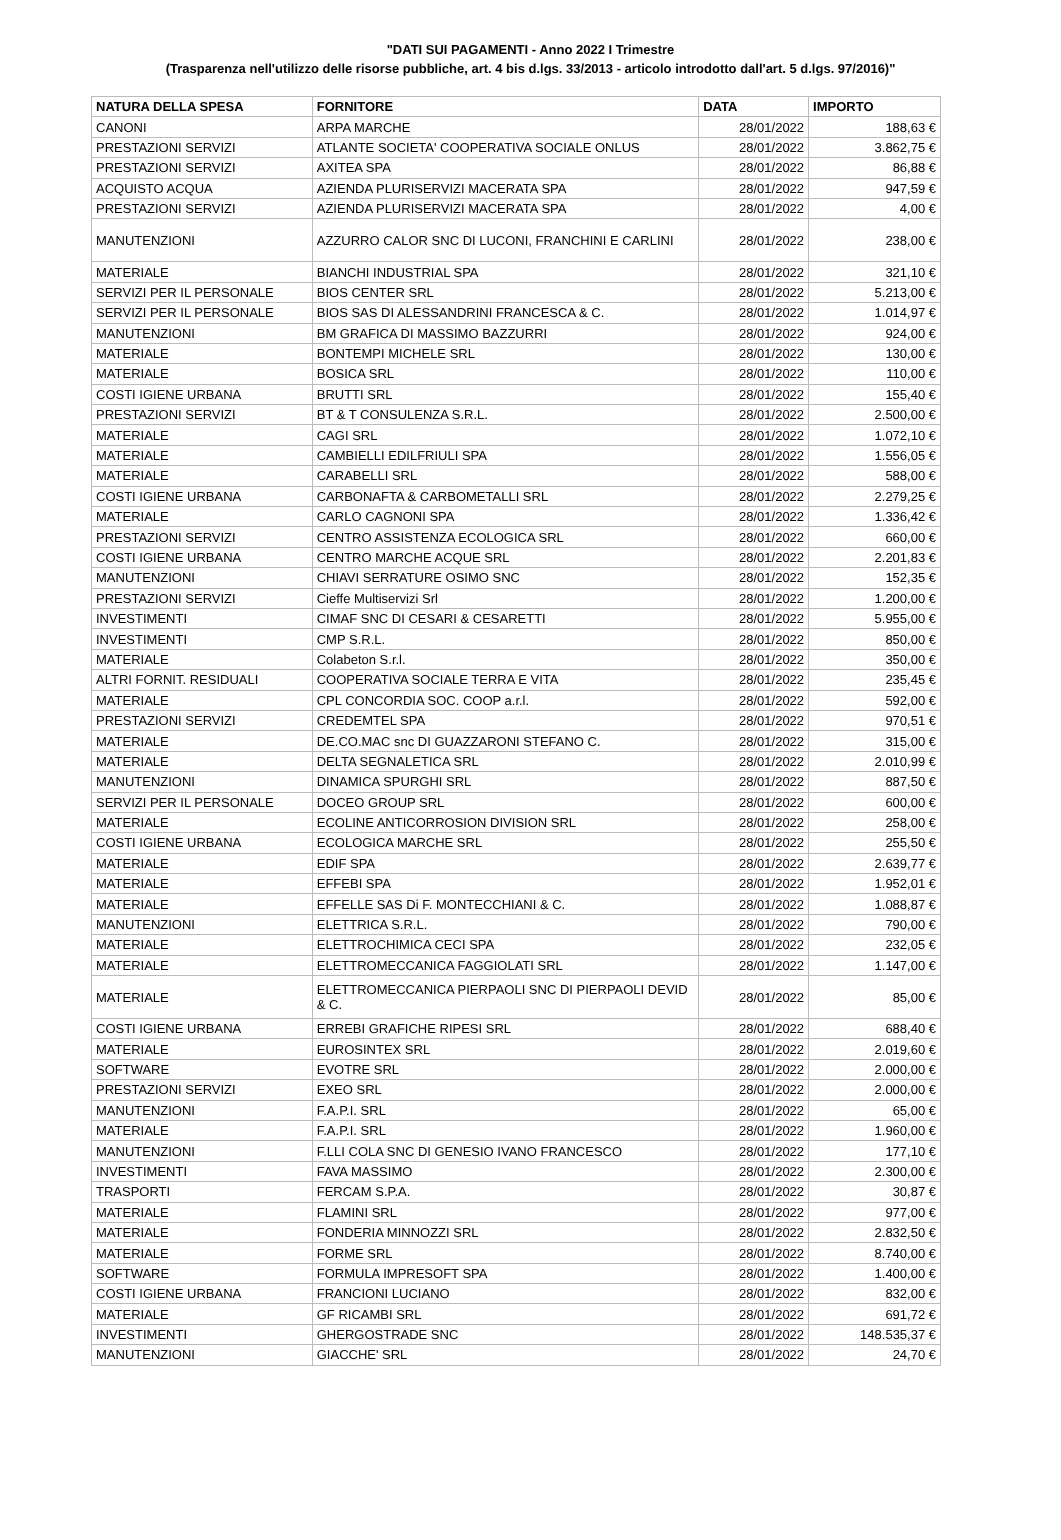"DATI SUI PAGAMENTI - Anno 2022 I Trimestre
(Trasparenza nell'utilizzo delle risorse pubbliche, art. 4 bis d.lgs. 33/2013 - articolo introdotto dall'art. 5 d.lgs. 97/2016)"
| NATURA DELLA SPESA | FORNITORE | DATA | IMPORTO |
| --- | --- | --- | --- |
| CANONI | ARPA MARCHE | 28/01/2022 | 188,63 € |
| PRESTAZIONI SERVIZI | ATLANTE SOCIETA' COOPERATIVA SOCIALE ONLUS | 28/01/2022 | 3.862,75 € |
| PRESTAZIONI SERVIZI | AXITEA SPA | 28/01/2022 | 86,88 € |
| ACQUISTO ACQUA | AZIENDA PLURISERVIZI MACERATA SPA | 28/01/2022 | 947,59 € |
| PRESTAZIONI SERVIZI | AZIENDA PLURISERVIZI MACERATA SPA | 28/01/2022 | 4,00 € |
| MANUTENZIONI | AZZURRO CALOR SNC DI LUCONI, FRANCHINI E CARLINI | 28/01/2022 | 238,00 € |
| MATERIALE | BIANCHI INDUSTRIAL SPA | 28/01/2022 | 321,10 € |
| SERVIZI PER IL PERSONALE | BIOS CENTER SRL | 28/01/2022 | 5.213,00 € |
| SERVIZI PER IL PERSONALE | BIOS SAS DI ALESSANDRINI FRANCESCA & C. | 28/01/2022 | 1.014,97 € |
| MANUTENZIONI | BM GRAFICA DI MASSIMO BAZZURRI | 28/01/2022 | 924,00 € |
| MATERIALE | BONTEMPI MICHELE SRL | 28/01/2022 | 130,00 € |
| MATERIALE | BOSICA SRL | 28/01/2022 | 110,00 € |
| COSTI IGIENE URBANA | BRUTTI SRL | 28/01/2022 | 155,40 € |
| PRESTAZIONI SERVIZI | BT & T CONSULENZA S.R.L. | 28/01/2022 | 2.500,00 € |
| MATERIALE | CAGI SRL | 28/01/2022 | 1.072,10 € |
| MATERIALE | CAMBIELLI EDILFRIULI SPA | 28/01/2022 | 1.556,05 € |
| MATERIALE | CARABELLI SRL | 28/01/2022 | 588,00 € |
| COSTI IGIENE URBANA | CARBONAFTA & CARBOMETALLI SRL | 28/01/2022 | 2.279,25 € |
| MATERIALE | CARLO CAGNONI SPA | 28/01/2022 | 1.336,42 € |
| PRESTAZIONI SERVIZI | CENTRO ASSISTENZA ECOLOGICA SRL | 28/01/2022 | 660,00 € |
| COSTI IGIENE URBANA | CENTRO MARCHE ACQUE SRL | 28/01/2022 | 2.201,83 € |
| MANUTENZIONI | CHIAVI SERRATURE OSIMO SNC | 28/01/2022 | 152,35 € |
| PRESTAZIONI SERVIZI | Cieffe Multiservizi Srl | 28/01/2022 | 1.200,00 € |
| INVESTIMENTI | CIMAF SNC DI CESARI & CESARETTI | 28/01/2022 | 5.955,00 € |
| INVESTIMENTI | CMP S.R.L. | 28/01/2022 | 850,00 € |
| MATERIALE | Colabeton S.r.l. | 28/01/2022 | 350,00 € |
| ALTRI FORNIT. RESIDUALI | COOPERATIVA SOCIALE TERRA E VITA | 28/01/2022 | 235,45 € |
| MATERIALE | CPL CONCORDIA SOC. COOP a.r.l. | 28/01/2022 | 592,00 € |
| PRESTAZIONI SERVIZI | CREDEMTEL SPA | 28/01/2022 | 970,51 € |
| MATERIALE | DE.CO.MAC snc DI GUAZZARONI STEFANO C. | 28/01/2022 | 315,00 € |
| MATERIALE | DELTA SEGNALETICA SRL | 28/01/2022 | 2.010,99 € |
| MANUTENZIONI | DINAMICA SPURGHI SRL | 28/01/2022 | 887,50 € |
| SERVIZI PER IL PERSONALE | DOCEO GROUP SRL | 28/01/2022 | 600,00 € |
| MATERIALE | ECOLINE ANTICORROSION DIVISION SRL | 28/01/2022 | 258,00 € |
| COSTI IGIENE URBANA | ECOLOGICA MARCHE SRL | 28/01/2022 | 255,50 € |
| MATERIALE | EDIF SPA | 28/01/2022 | 2.639,77 € |
| MATERIALE | EFFEBI SPA | 28/01/2022 | 1.952,01 € |
| MATERIALE | EFFELLE SAS Di F. MONTECCHIANI & C. | 28/01/2022 | 1.088,87 € |
| MANUTENZIONI | ELETTRICA S.R.L. | 28/01/2022 | 790,00 € |
| MATERIALE | ELETTROCHIMICA CECI SPA | 28/01/2022 | 232,05 € |
| MATERIALE | ELETTROMECCANICA FAGGIOLATI SRL | 28/01/2022 | 1.147,00 € |
| MATERIALE | ELETTROMECCANICA PIERPAOLI SNC DI PIERPAOLI DEVID & C. | 28/01/2022 | 85,00 € |
| COSTI IGIENE URBANA | ERREBI GRAFICHE RIPESI SRL | 28/01/2022 | 688,40 € |
| MATERIALE | EUROSINTEX SRL | 28/01/2022 | 2.019,60 € |
| SOFTWARE | EVOTRE SRL | 28/01/2022 | 2.000,00 € |
| PRESTAZIONI SERVIZI | EXEO SRL | 28/01/2022 | 2.000,00 € |
| MANUTENZIONI | F.A.P.I. SRL | 28/01/2022 | 65,00 € |
| MATERIALE | F.A.P.I. SRL | 28/01/2022 | 1.960,00 € |
| MANUTENZIONI | F.LLI COLA SNC DI GENESIO IVANO FRANCESCO | 28/01/2022 | 177,10 € |
| INVESTIMENTI | FAVA MASSIMO | 28/01/2022 | 2.300,00 € |
| TRASPORTI | FERCAM S.P.A. | 28/01/2022 | 30,87 € |
| MATERIALE | FLAMINI SRL | 28/01/2022 | 977,00 € |
| MATERIALE | FONDERIA MINNOZZI SRL | 28/01/2022 | 2.832,50 € |
| MATERIALE | FORME SRL | 28/01/2022 | 8.740,00 € |
| SOFTWARE | FORMULA IMPRESOFT SPA | 28/01/2022 | 1.400,00 € |
| COSTI IGIENE URBANA | FRANCIONI LUCIANO | 28/01/2022 | 832,00 € |
| MATERIALE | GF RICAMBI SRL | 28/01/2022 | 691,72 € |
| INVESTIMENTI | GHERGOSTRADE SNC | 28/01/2022 | 148.535,37 € |
| MANUTENZIONI | GIACCHE' SRL | 28/01/2022 | 24,70 € |